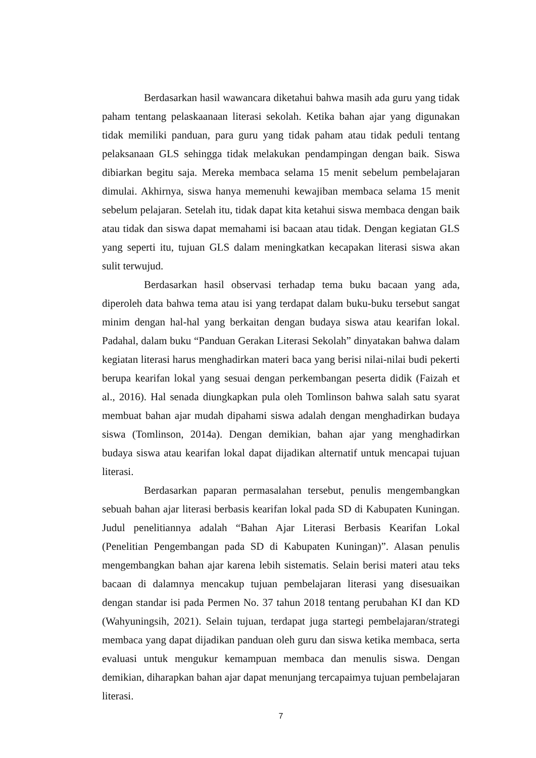Berdasarkan hasil wawancara diketahui bahwa masih ada guru yang tidak paham tentang pelaskaanaan literasi sekolah. Ketika bahan ajar yang digunakan tidak memiliki panduan, para guru yang tidak paham atau tidak peduli tentang pelaksanaan GLS sehingga tidak melakukan pendampingan dengan baik. Siswa dibiarkan begitu saja. Mereka membaca selama 15 menit sebelum pembelajaran dimulai. Akhirnya, siswa hanya memenuhi kewajiban membaca selama 15 menit sebelum pelajaran. Setelah itu, tidak dapat kita ketahui siswa membaca dengan baik atau tidak dan siswa dapat memahami isi bacaan atau tidak. Dengan kegiatan GLS yang seperti itu, tujuan GLS dalam meningkatkan kecapakan literasi siswa akan sulit terwujud.
Berdasarkan hasil observasi terhadap tema buku bacaan yang ada, diperoleh data bahwa tema atau isi yang terdapat dalam buku-buku tersebut sangat minim dengan hal-hal yang berkaitan dengan budaya siswa atau kearifan lokal. Padahal, dalam buku “Panduan Gerakan Literasi Sekolah” dinyatakan bahwa dalam kegiatan literasi harus menghadirkan materi baca yang berisi nilai-nilai budi pekerti berupa kearifan lokal yang sesuai dengan perkembangan peserta didik (Faizah et al., 2016). Hal senada diungkapkan pula oleh Tomlinson bahwa salah satu syarat membuat bahan ajar mudah dipahami siswa adalah dengan menghadirkan budaya siswa (Tomlinson, 2014a). Dengan demikian, bahan ajar yang menghadirkan budaya siswa atau kearifan lokal dapat dijadikan alternatif untuk mencapai tujuan literasi.
Berdasarkan paparan permasalahan tersebut, penulis mengembangkan sebuah bahan ajar literasi berbasis kearifan lokal pada SD di Kabupaten Kuningan. Judul penelitiannya adalah “Bahan Ajar Literasi Berbasis Kearifan Lokal (Penelitian Pengembangan pada SD di Kabupaten Kuningan)”. Alasan penulis mengembangkan bahan ajar karena lebih sistematis. Selain berisi materi atau teks bacaan di dalamnya mencakup tujuan pembelajaran literasi yang disesuaikan dengan standar isi pada Permen No. 37 tahun 2018 tentang perubahan KI dan KD (Wahyuningsih, 2021). Selain tujuan, terdapat juga startegi pembelajaran/strategi membaca yang dapat dijadikan panduan oleh guru dan siswa ketika membaca, serta evaluasi untuk mengukur kemampuan membaca dan menulis siswa. Dengan demikian, diharapkan bahan ajar dapat menunjang tercapaimya tujuan pembelajaran literasi.
7